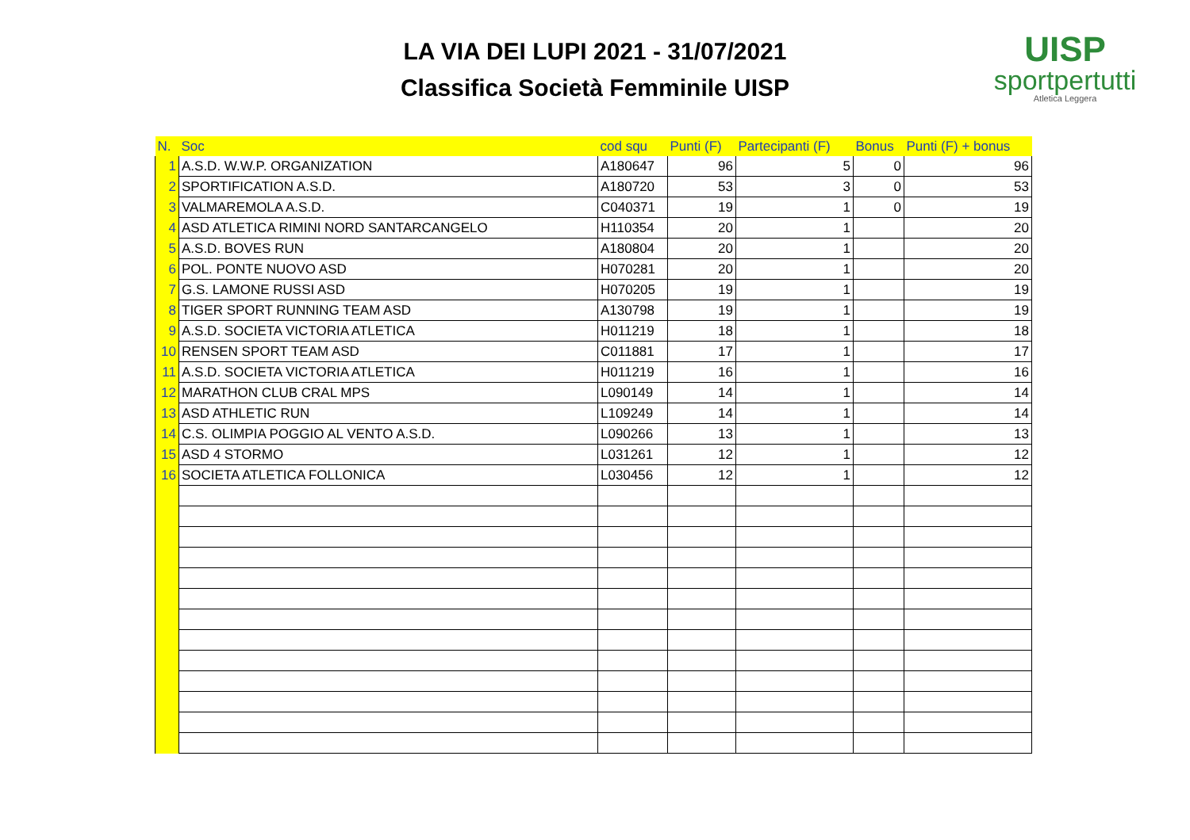LA VIA DEI LUPI 2021 - 31/07/2021
Classifica Società Femminile UISP
UISP
sportpertutti
Atletica Leggera
| N. | Soc | cod squ | Punti (F) | Partecipanti (F) | Bonus | Punti (F) + bonus |
| --- | --- | --- | --- | --- | --- | --- |
| 1 | A.S.D. W.W.P. ORGANIZATION | A180647 | 96 | 5 | 0 | 96 |
| 2 | SPORTIFICATION A.S.D. | A180720 | 53 | 3 | 0 | 53 |
| 3 | VALMAREMOLA A.S.D. | C040371 | 19 | 1 | 0 | 19 |
| 4 | ASD ATLETICA RIMINI NORD SANTARCANGELO | H110354 | 20 | 1 | | 20 |
| 5 | A.S.D. BOVES RUN | A180804 | 20 | 1 | | 20 |
| 6 | POL. PONTE NUOVO ASD | H070281 | 20 | 1 | | 20 |
| 7 | G.S. LAMONE RUSSI ASD | H070205 | 19 | 1 | | 19 |
| 8 | TIGER SPORT RUNNING TEAM ASD | A130798 | 19 | 1 | | 19 |
| 9 | A.S.D. SOCIETA VICTORIA ATLETICA | H011219 | 18 | 1 | | 18 |
| 10 | RENSEN SPORT TEAM ASD | C011881 | 17 | 1 | | 17 |
| 11 | A.S.D. SOCIETA VICTORIA ATLETICA | H011219 | 16 | 1 | | 16 |
| 12 | MARATHON CLUB CRAL MPS | L090149 | 14 | 1 | | 14 |
| 13 | ASD ATHLETIC RUN | L109249 | 14 | 1 | | 14 |
| 14 | C.S. OLIMPIA POGGIO AL VENTO A.S.D. | L090266 | 13 | 1 | | 13 |
| 15 | ASD 4 STORMO | L031261 | 12 | 1 | | 12 |
| 16 | SOCIETA ATLETICA FOLLONICA | L030456 | 12 | 1 | | 12 |